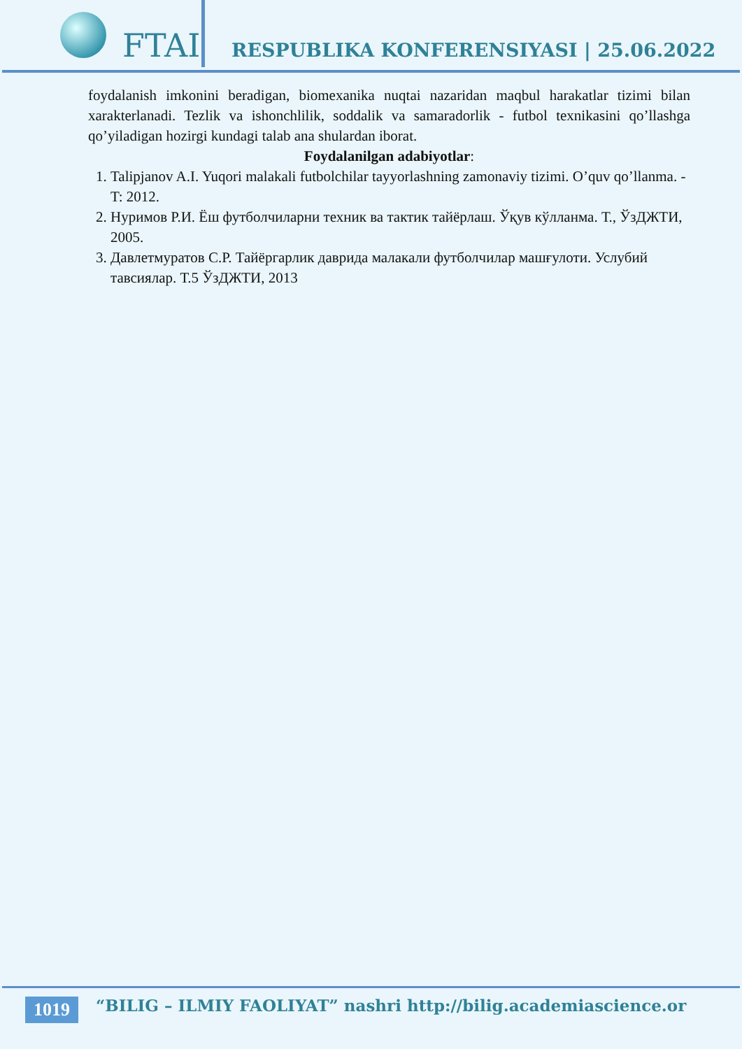FTAI
RESPUBLIKA KONFERENSIYASI | 25.06.2022
foydalanish imkonini beradigan, biomexanika nuqtai nazaridan maqbul harakatlar tizimi bilan xarakterlanadi. Tezlik va ishonchlilik, soddalik va samaradorlik - futbol texnikasini qo’llashga qo’yiladigan hozirgi kundagi talab ana shulardan iborat.
Foydalanilgan adabiyotlar:
1. Talipjanov A.I. Yuqori malakali futbolchilar tayyorlashning zamonaviy tizimi. O’quv qo’llanma. - T: 2012.
2. Нуримов Р.И. Ёш футболчиларни техник ва тактик тайёрлаш. Ўқув кўлланма. Т., ЎзДЖТИ, 2005.
3. Давлетмуратов С.Р. Тайёргарлик даврида малакали футболчилар машғулоти. Услубий тавсиялар. Т.5 ЎзДЖТИ, 2013
1019
“BILIG – ILMIY FAOLIYAT” nashri http://bilig.academiascience.or